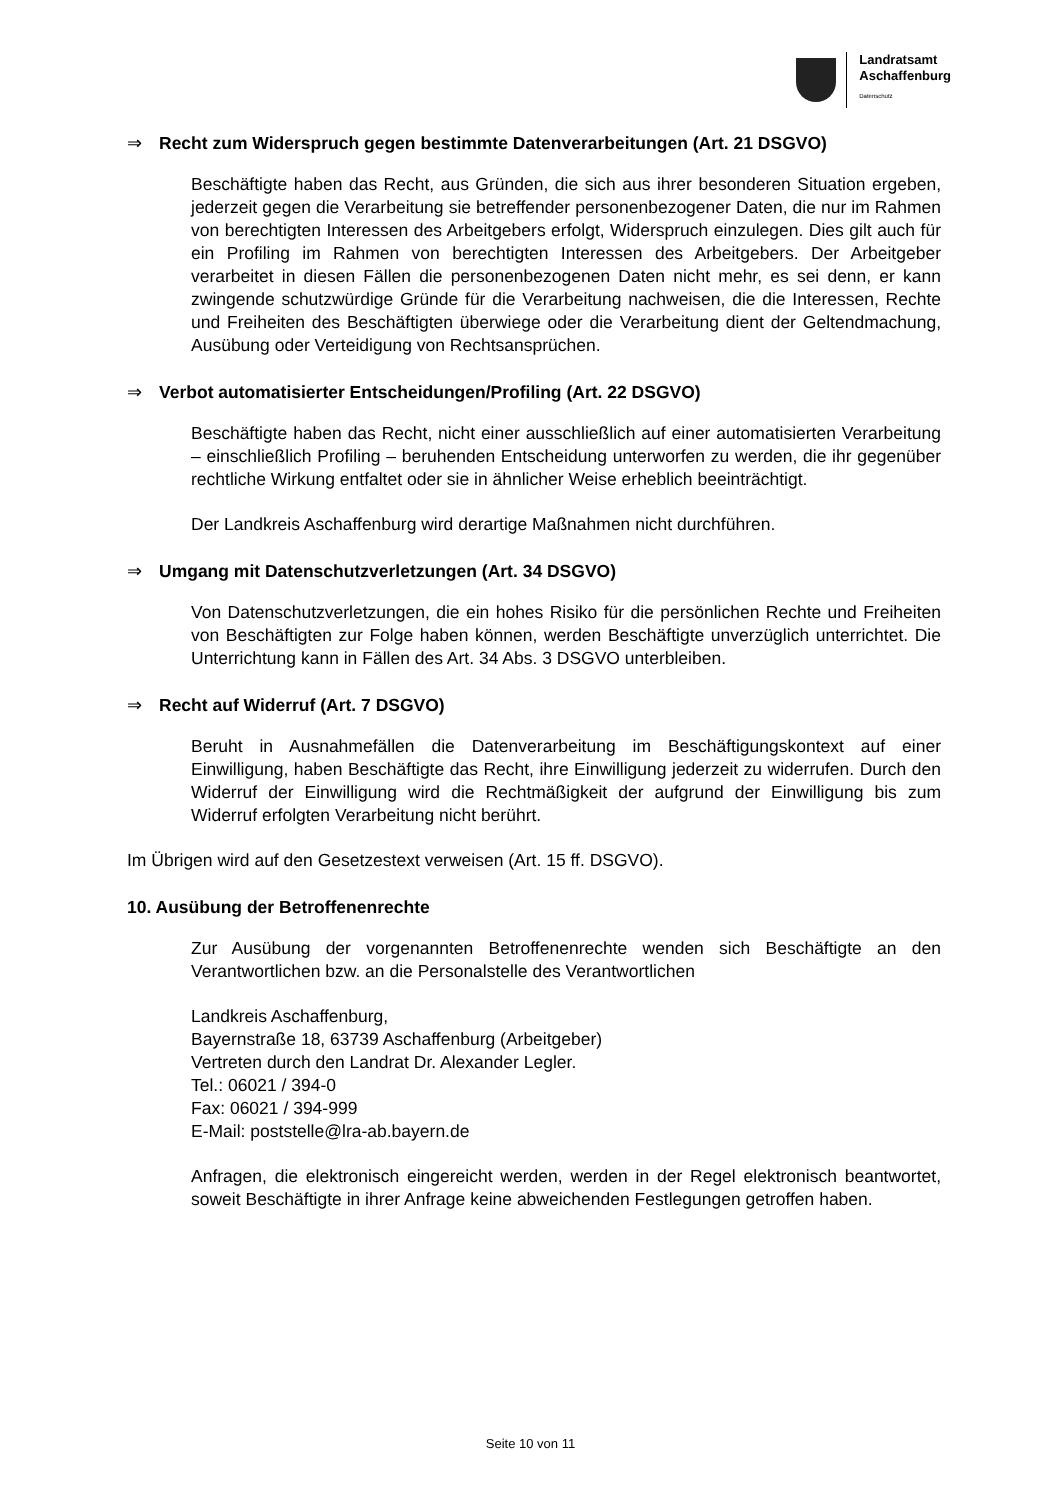Landratsamt
Aschaffenburg
Datenschutz
⇒ Recht zum Widerspruch gegen bestimmte Datenverarbeitungen (Art. 21 DSGVO)
Beschäftigte haben das Recht, aus Gründen, die sich aus ihrer besonderen Situation ergeben, jederzeit gegen die Verarbeitung sie betreffender personenbezogener Daten, die nur im Rahmen von berechtigten Interessen des Arbeitgebers erfolgt, Widerspruch einzulegen. Dies gilt auch für ein Profiling im Rahmen von berechtigten Interessen des Arbeitgebers. Der Arbeitgeber verarbeitet in diesen Fällen die personenbezogenen Daten nicht mehr, es sei denn, er kann zwingende schutzwürdige Gründe für die Verarbeitung nachweisen, die die Interessen, Rechte und Freiheiten des Beschäftigten überwiege oder die Verarbeitung dient der Geltendmachung, Ausübung oder Verteidigung von Rechtsansprüchen.
⇒ Verbot automatisierter Entscheidungen/Profiling (Art. 22 DSGVO)
Beschäftigte haben das Recht, nicht einer ausschließlich auf einer automatisierten Verarbeitung – einschließlich Profiling – beruhenden Entscheidung unterworfen zu werden, die ihr gegenüber rechtliche Wirkung entfaltet oder sie in ähnlicher Weise erheblich beeinträchtigt.
Der Landkreis Aschaffenburg wird derartige Maßnahmen nicht durchführen.
⇒ Umgang mit Datenschutzverletzungen (Art. 34 DSGVO)
Von Datenschutzverletzungen, die ein hohes Risiko für die persönlichen Rechte und Freiheiten von Beschäftigten zur Folge haben können, werden Beschäftigte unverzüglich unterrichtet. Die Unterrichtung kann in Fällen des Art. 34 Abs. 3 DSGVO unterbleiben.
⇒ Recht auf Widerruf (Art. 7 DSGVO)
Beruht in Ausnahmefällen die Datenverarbeitung im Beschäftigungskontext auf einer Einwilligung, haben Beschäftigte das Recht, ihre Einwilligung jederzeit zu widerrufen. Durch den Widerruf der Einwilligung wird die Rechtmäßigkeit der aufgrund der Einwilligung bis zum Widerruf erfolgten Verarbeitung nicht berührt.
Im Übrigen wird auf den Gesetzestext verweisen (Art. 15 ff. DSGVO).
10. Ausübung der Betroffenenrechte
Zur Ausübung der vorgenannten Betroffenenrechte wenden sich Beschäftigte an den Verantwortlichen bzw. an die Personalstelle des Verantwortlichen
Landkreis Aschaffenburg,
Bayernstraße 18, 63739 Aschaffenburg (Arbeitgeber)
Vertreten durch den Landrat Dr. Alexander Legler.
Tel.: 06021 / 394-0
Fax: 06021 / 394-999
E-Mail: poststelle@lra-ab.bayern.de
Anfragen, die elektronisch eingereicht werden, werden in der Regel elektronisch beantwortet, soweit Beschäftigte in ihrer Anfrage keine abweichenden Festlegungen getroffen haben.
Seite 10 von 11